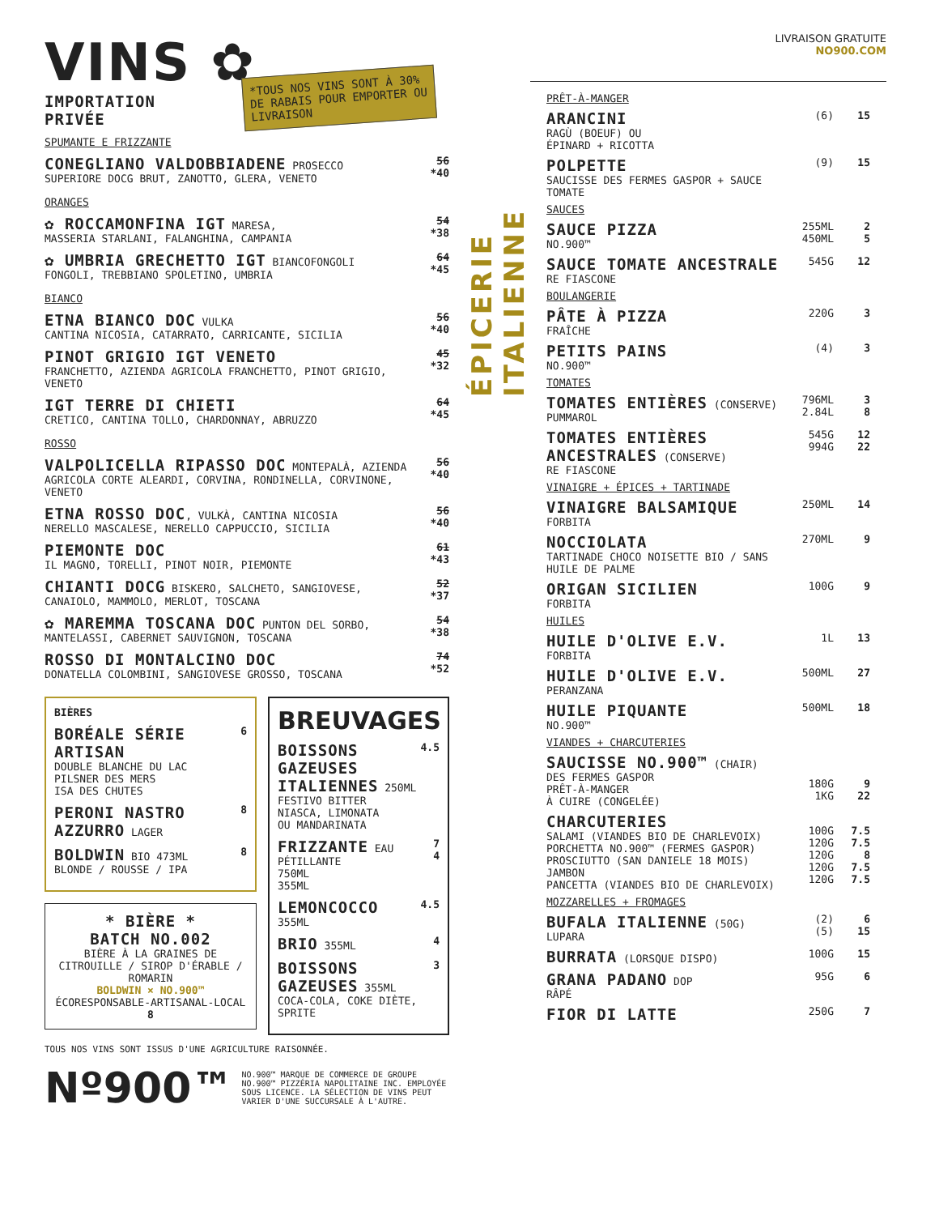VINS ✿
IMPORTATION
PRIVÉE
*TOUS NOS VINS SONT À 30% DE RABAIS POUR EMPORTER OU LIVRAISON
SPUMANTE E FRIZZANTE
CONEGLIANO VALDOBBIADENE PROSECCO
SUPERIORE DOCG BRUT, ZANOTTO, GLERA, VENETO
56
*40
ORANGES
✿ ROCCAMONFINA IGT MARESA,
MASSERIA STARLANI, FALANGHINA, CAMPANIA
54
*38
✿ UMBRIA GRECHETTO IGT BIANCOFONGOLI
FONGOLI, TREBBIANO SPOLETINO, UMBRIA
64
*45
BIANCO
ETNA BIANCO DOC VULKA
CANTINA NICOSIA, CATARRATO, CARRICANTE, SICILIA
56
*40
PINOT GRIGIO IGT VENETO
FRANCHETTO, AZIENDA AGRICOLA FRANCHETTO, PINOT GRIGIO, VENETO
45
*32
IGT TERRE DI CHIETI
CRETICO, CANTINA TOLLO, CHARDONNAY, ABRUZZO
64
*45
ROSSO
VALPOLICELLA RIPASSO DOC MONTEPALÀ, AZIENDA AGRICOLA CORTE ALEARDI, CORVINA, RONDINELLA, CORVINONE, VENETO
56
*40
ETNA ROSSO DOC, VULKÀ, CANTINA NICOSIA
NERELLO MASCALESE, NERELLO CAPPUCCIO, SICILIA
56
*40
PIEMONTE DOC
IL MAGNO, TORELLI, PINOT NOIR, PIEMONTE
61
*43
CHIANTI DOCG BISKERO, SALCHETO, SANGIOVESE, CANAIOLO, MAMMOLO, MERLOT, TOSCANA
52
*37
✿ MAREMMA TOSCANA DOC PUNTON DEL SORBO, MANTELASSI, CABERNET SAUVIGNON, TOSCANA
54
*38
ROSSO DI MONTALCINO DOC
DONATELLA COLOMBINI, SANGIOVESE GROSSO, TOSCANA
74
*52
BIÈRES
BORÉALE SÉRIE ARTISAN
DOUBLE BLANCHE DU LAC
PILSNER DES MERS
ISA DES CHUTES
6
PERONI NASTRO AZZURRO LAGER 8
BOLDWIN BIO 473ML
BLONDE / ROUSSE / IPA
8
* BIÈRE *
BATCH NO.002
BIÈRE À LA GRAINES DE CITROUILLE / SIROP D'ÉRABLE / ROMARIN
BOLDWIN × NO.900™
ÉCORESPONSABLE-ARTISANAL-LOCAL
8
BREUVAGES
BOISSONS GAZEUSES ITALIENNES 250ML
FESTIVO BITTER
NIASCA, LIMONATA
OU MANDARINATA
4.5
FRIZZANTE EAU PÉTILLANTE
750ML
355ML
7
4
LEMONCOCCO
355ML
4.5
BRIO 355ML 4
BOISSONS GAZEUSES 355ML
COCA-COLA, COKE DIÈTE, SPRITE
3
TOUS NOS VINS SONT ISSUS D'UNE AGRICULTURE RAISONNÉE.
Nº900™ NO.900™ MARQUE DE COMMERCE DE GROUPE NO.900™ PIZZÉRIA NAPOLITAINE INC. EMPLOYÉE SOUS LICENCE. LA SÉLECTION DE VINS PEUT VARIER D'UNE SUCCURSALE À L'AUTRE.
ÉPICERIE ITALIENNE
LIVRAISON GRATUITE
NO900.COM
| PRÊT-À-MANGER | | |
| ARANCINI RAGÙ (BOEUF) OU ÉPINARD + RICOTTA | (6) | 15 |
| POLPETTE SAUCISSE DES FERMES GASPOR + SAUCE TOMATE | (9) | 15 |
| SAUCES | | |
| SAUCE PIZZA NO.900™ | 255ML 450ML | 2 5 |
| SAUCE TOMATE ANCESTRALE RE FIASCONE | 545G | 12 |
| BOULANGERIE | | |
| PÂTE À PIZZA FRAÎCHE | 220G | 3 |
| PETITS PAINS NO.900™ | (4) | 3 |
| TOMATES | | |
| TOMATES ENTIÈRES (CONSERVE) PUMMAROL | 796ML 2.84L | 3 8 |
| TOMATES ENTIÈRES ANCESTRALES (CONSERVE) RE FIASCONE | 545G 994G | 12 22 |
| VINAIGRE + ÉPICES + TARTINADE | | |
| VINAIGRE BALSAMIQUE FORBITA | 250ML | 14 |
| NOCCIOLATA TARTINADE CHOCO NOISETTE BIO / SANS HUILE DE PALME | 270ML | 9 |
| ORIGAN SICILIEN FORBITA | 100G | 9 |
| HUILES | | |
| HUILE D'OLIVE E.V. FORBITA | 1L | 13 |
| HUILE D'OLIVE E.V. PERANZANA | 500ML | 27 |
| HUILE PIQUANTE NO.900™ | 500ML | 18 |
| VIANDES + CHARCUTERIES | | |
| SAUCISSE NO.900™ (CHAIR) DES FERMES GASPOR PRÊT-À-MANGER À CUIRE (CONGELÉE) | 180G 1KG | 9 22 |
| CHARCUTERIES SALAMI (VIANDES BIO DE CHARLEVOIX) PORCHETTA NO.900™ (FERMES GASPOR) PROSCIUTTO (SAN DANIELE 18 MOIS) JAMBON PANCETTA (VIANDES BIO DE CHARLEVOIX) | 100G 120G 120G 120G 120G | 7.5 7.5 8 7.5 7.5 |
| MOZZARELLES + FROMAGES | | |
| BUFALA ITALIENNE (50G) LUPARA | (2) (5) | 6 15 |
| BURRATA (LORSQUE DISPO) | 100G | 15 |
| GRANA PADANO DOP RÂPÉ | 95G | 6 |
| FIOR DI LATTE | 250G | 7 |